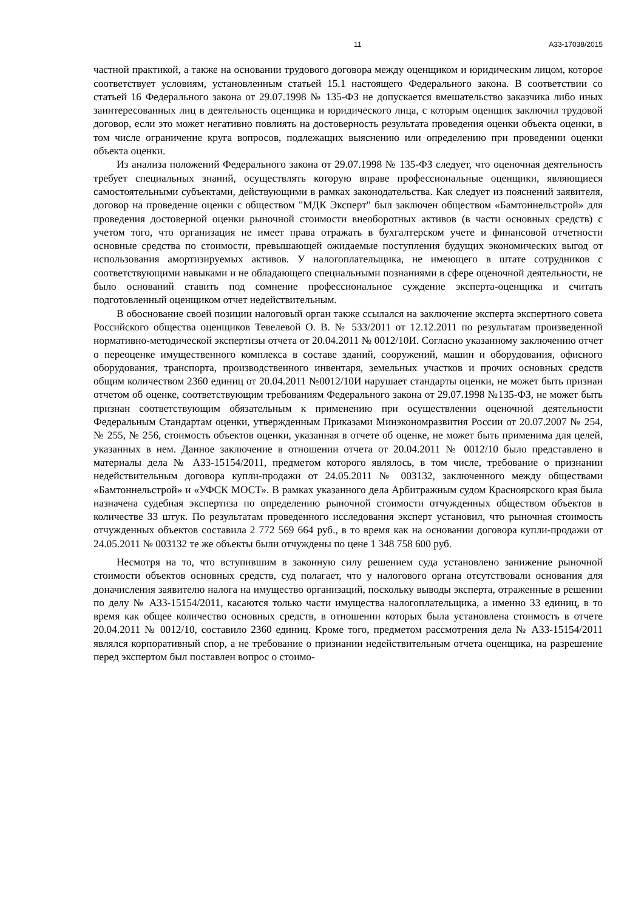11 А33-17038/2015
частной практикой, а также на основании трудового договора между оценщиком и юридическим лицом, которое соответствует условиям, установленным статьей 15.1 настоящего Федерального закона. В соответствии со статьей 16 Федерального закона от 29.07.1998 № 135-ФЗ не допускается вмешательство заказчика либо иных заинтересованных лиц в деятельность оценщика и юридического лица, с которым оценщик заключил трудовой договор, если это может негативно повлиять на достоверность результата проведения оценки объекта оценки, в том числе ограничение круга вопросов, подлежащих выяснению или определению при проведении оценки объекта оценки.
Из анализа положений Федерального закона от 29.07.1998 № 135-ФЗ следует, что оценочная деятельность требует специальных знаний, осуществлять которую вправе профессиональные оценщики, являющиеся самостоятельными субъектами, действующими в рамках законодательства. Как следует из пояснений заявителя, договор на проведение оценки с обществом "МДК Эксперт" был заключен обществом «Бамтоннельстрой» для проведения достоверной оценки рыночной стоимости внеоборотных активов (в части основных средств) с учетом того, что организация не имеет права отражать в бухгалтерском учете и финансовой отчетности основные средства по стоимости, превышающей ожидаемые поступления будущих экономических выгод от использования амортизируемых активов. У налогоплательщика, не имеющего в штате сотрудников с соответствующими навыками и не обладающего специальными познаниями в сфере оценочной деятельности, не было оснований ставить под сомнение профессиональное суждение эксперта-оценщика и считать подготовленный оценщиком отчет недействительным.
В обоснование своей позиции налоговый орган также ссылался на заключение эксперта экспертного совета Российского общества оценщиков Тевелевой О. В. № 533/2011 от 12.12.2011 по результатам произведенной нормативно-методической экспертизы отчета от 20.04.2011 № 0012/10И. Согласно указанному заключению отчет о переоценке имущественного комплекса в составе зданий, сооружений, машин и оборудования, офисного оборудования, транспорта, производственного инвентаря, земельных участков и прочих основных средств общим количеством 2360 единиц от 20.04.2011 №0012/10И нарушает стандарты оценки, не может быть признан отчетом об оценке, соответствующим требованиям Федерального закона от 29.07.1998 №135-ФЗ, не может быть признан соответствующим обязательным к применению при осуществлении оценочной деятельности Федеральным Стандартам оценки, утвержденным Приказами Минэкономразвития России от 20.07.2007 № 254, № 255, № 256, стоимость объектов оценки, указанная в отчете об оценке, не может быть применима для целей, указанных в нем. Данное заключение в отношении отчета от 20.04.2011 № 0012/10 было представлено в материалы дела № А33-15154/2011, предметом которого являлось, в том числе, требование о признании недействительным договора купли-продажи от 24.05.2011 № 003132, заключенного между обществами «Бамтоннельстрой» и «УФСК МОСТ». В рамках указанного дела Арбитражным судом Красноярского края была назначена судебная экспертиза по определению рыночной стоимости отчужденных обществом объектов в количестве 33 штук. По результатам проведенного исследования эксперт установил, что рыночная стоимость отчужденных объектов составила 2 772 569 664 руб., в то время как на основании договора купли-продажи от 24.05.2011 № 003132 те же объекты были отчуждены по цене 1 348 758 600 руб.
Несмотря на то, что вступившим в законную силу решением суда установлено занижение рыночной стоимости объектов основных средств, суд полагает, что у налогового органа отсутствовали основания для доначисления заявителю налога на имущество организаций, поскольку выводы эксперта, отраженные в решении по делу № А33-15154/2011, касаются только части имущества налогоплательщика, а именно 33 единиц, в то время как общее количество основных средств, в отношении которых была установлена стоимость в отчете 20.04.2011 № 0012/10, составило 2360 единиц. Кроме того, предметом рассмотрения дела № А33-15154/2011 являлся корпоративный спор, а не требование о признании недействительным отчета оценщика, на разрешение перед экспертом был поставлен вопрос о стоимо-